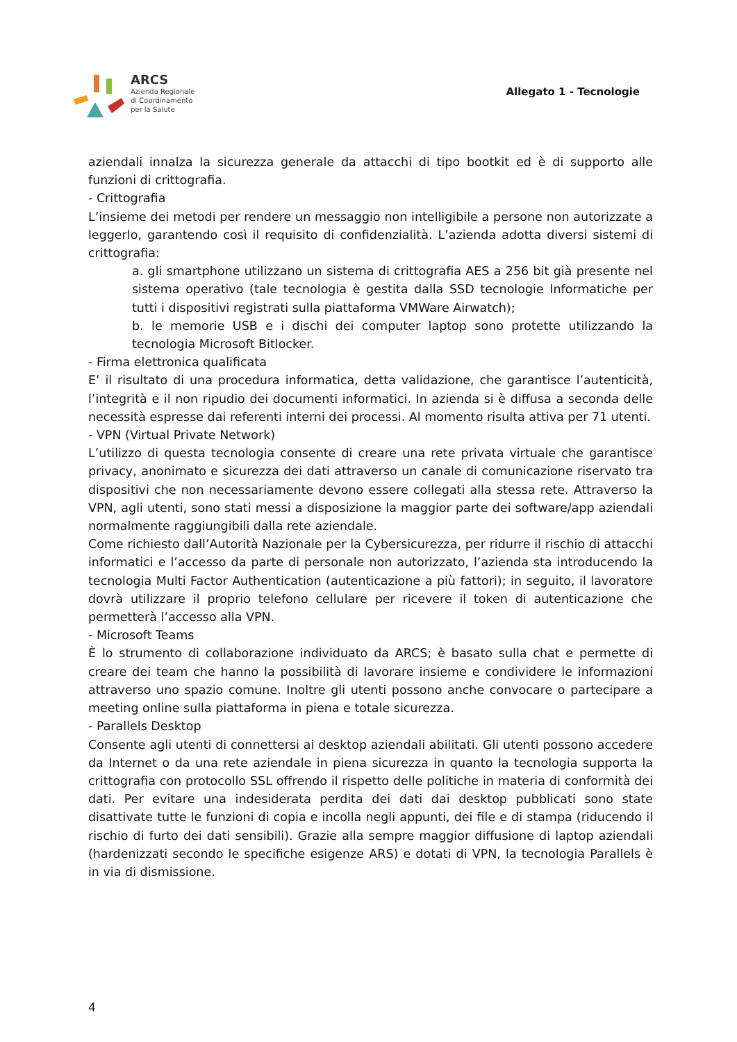ARCS
Azienda Regionale
di Coordinamento
per la Salute
Allegato 1 - Tecnologie
aziendali innalza la sicurezza generale da attacchi di tipo bootkit ed è di supporto alle funzioni di crittografia.
- Crittografia
L’insieme dei metodi per rendere un messaggio non intelligibile a persone non autorizzate a leggerlo, garantendo così il requisito di confidenzialità. L’azienda adotta diversi sistemi di crittografia:
a. gli smartphone utilizzano un sistema di crittografia AES a 256 bit già presente nel sistema operativo (tale tecnologia è gestita dalla SSD tecnologie Informatiche per tutti i dispositivi registrati sulla piattaforma VMWare Airwatch);
b. le memorie USB e i dischi dei computer laptop sono protette utilizzando la tecnologia Microsoft Bitlocker.
- Firma elettronica qualificata
E’ il risultato di una procedura informatica, detta validazione, che garantisce l’autenticità, l’integrità e il non ripudio dei documenti informatici. In azienda si è diffusa a seconda delle necessità espresse dai referenti interni dei processi. Al momento risulta attiva per 71 utenti.
- VPN (Virtual Private Network)
L’utilizzo di questa tecnologia consente di creare una rete privata virtuale che garantisce privacy, anonimato e sicurezza dei dati attraverso un canale di comunicazione riservato tra dispositivi che non necessariamente devono essere collegati alla stessa rete. Attraverso la VPN, agli utenti, sono stati messi a disposizione la maggior parte dei software/app aziendali normalmente raggiungibili dalla rete aziendale.
Come richiesto dall’Autorità Nazionale per la Cybersicurezza, per ridurre il rischio di attacchi informatici e l’accesso da parte di personale non autorizzato, l’azienda sta introducendo la tecnologia Multi Factor Authentication (autenticazione a più fattori); in seguito, il lavoratore dovrà utilizzare il proprio telefono cellulare per ricevere il token di autenticazione che permetterà l’accesso alla VPN.
- Microsoft Teams
È lo strumento di collaborazione individuato da ARCS; è basato sulla chat e permette di creare dei team che hanno la possibilità di lavorare insieme e condividere le informazioni attraverso uno spazio comune. Inoltre gli utenti possono anche convocare o partecipare a meeting online sulla piattaforma in piena e totale sicurezza.
- Parallels Desktop
Consente agli utenti di connettersi ai desktop aziendali abilitati. Gli utenti possono accedere da Internet o da una rete aziendale in piena sicurezza in quanto la tecnologia supporta la crittografia con protocollo SSL offrendo il rispetto delle politiche in materia di conformità dei dati. Per evitare una indesiderata perdita dei dati dai desktop pubblicati sono state disattivate tutte le funzioni di copia e incolla negli appunti, dei file e di stampa (riducendo il rischio di furto dei dati sensibili). Grazie alla sempre maggior diffusione di laptop aziendali (hardenizzati secondo le specifiche esigenze ARS) e dotati di VPN, la tecnologia Parallels è in via di dismissione.
4